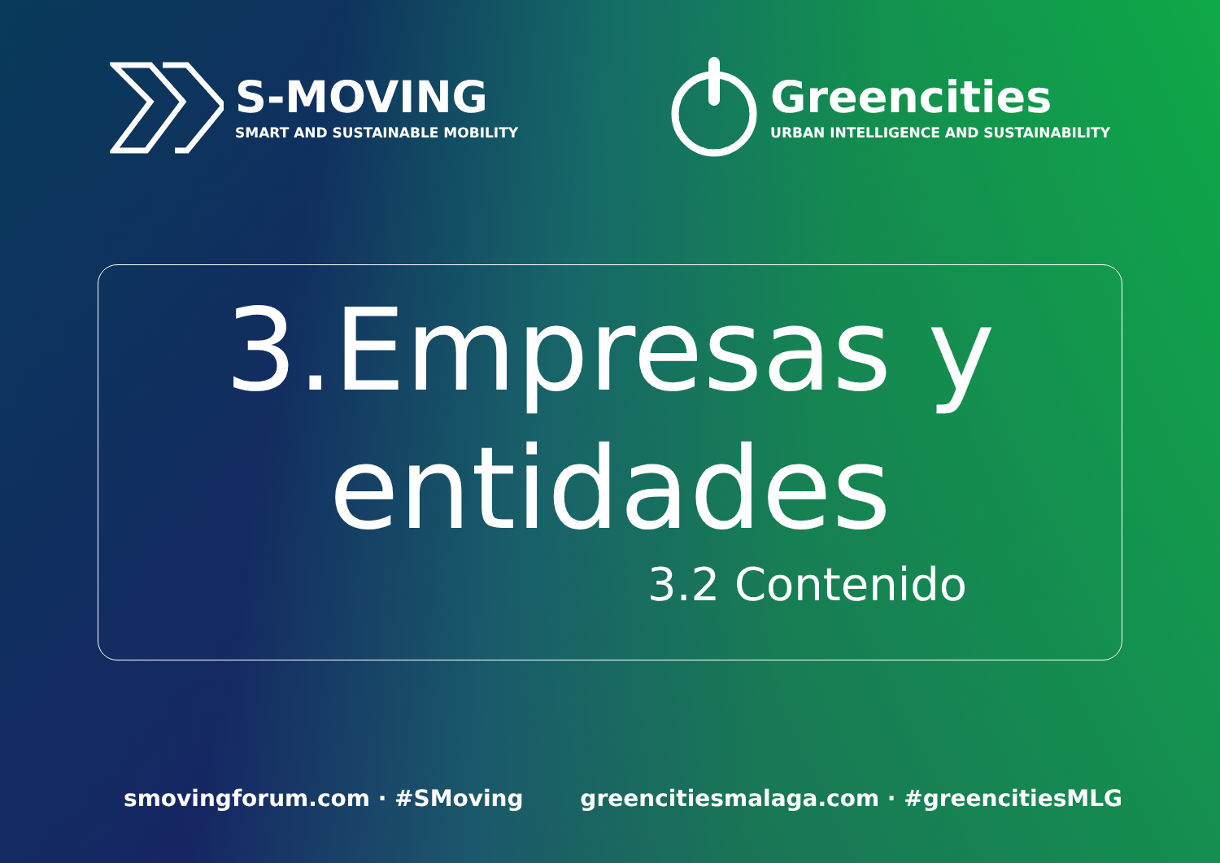S-MOVING
SMART AND SUSTAINABLE MOBILITY
Greencities
URBAN INTELLIGENCE AND SUSTAINABILITY
3.Empresas y
entidades
3.2 Contenido
smovingforum.com · #SMoving greencitiesmalaga.com · #greencitiesMLG